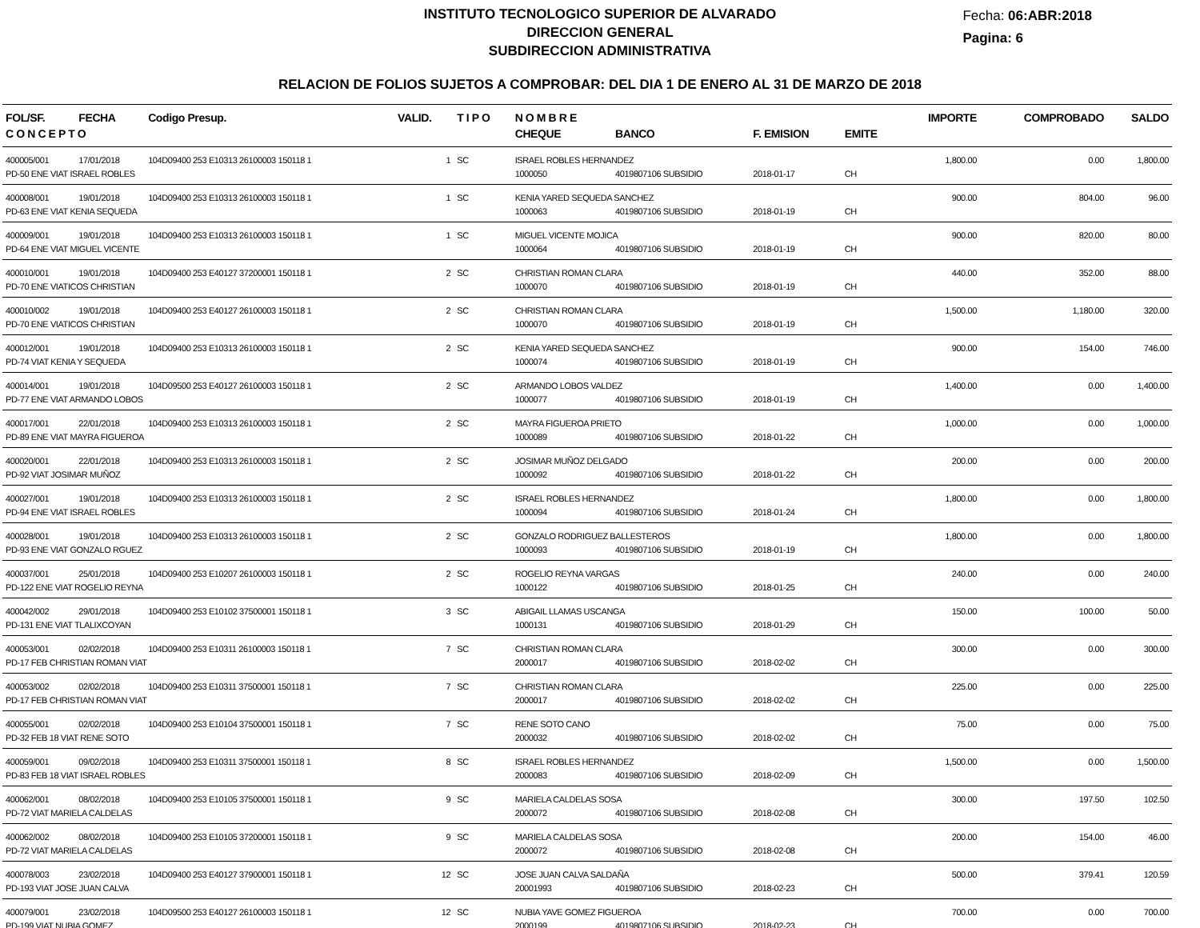INSTITUTO TECNOLOGICO SUPERIOR DE ALVARADO
DIRECCION GENERAL
SUBDIRECCION ADMINISTRATIVA
Fecha: 06:ABR:2018
Pagina: 6
RELACION DE FOLIOS SUJETOS A COMPROBAR: DEL DIA 1 DE ENERO AL 31 DE MARZO DE 2018
| FOL/SF. | FECHA | Codigo Presup. | VALID. | T I P O | N O M B R E | | | | IMPORTE | COMPROBADO | SALDO |
| --- | --- | --- | --- | --- | --- | --- | --- | --- | --- | --- | --- |
| C O N C E P T O | | | | | CHEQUE | BANCO | F. EMISION | EMITE | | | |
| 400005/001 | 17/01/2018 | 104D09400 253 E10313 26100003 150118 1 | 1 | SC | ISRAEL ROBLES HERNANDEZ | | | | 1,800.00 | 0.00 | 1,800.00 |
| PD-50 ENE VIAT ISRAEL ROBLES | | | | | 1000050 | 4019807106 SUBSIDIO | 2018-01-17 | CH | | | |
| 400008/001 | 19/01/2018 | 104D09400 253 E10313 26100003 150118 1 | 1 | SC | KENIA YARED SEQUEDA SANCHEZ | | | | 900.00 | 804.00 | 96.00 |
| PD-63 ENE VIAT KENIA SEQUEDA | | | | | 1000063 | 4019807106 SUBSIDIO | 2018-01-19 | CH | | | |
| 400009/001 | 19/01/2018 | 104D09400 253 E10313 26100003 150118 1 | 1 | SC | MIGUEL VICENTE MOJICA | | | | 900.00 | 820.00 | 80.00 |
| PD-64 ENE VIAT MIGUEL VICENTE | | | | | 1000064 | 4019807106 SUBSIDIO | 2018-01-19 | CH | | | |
| 400010/001 | 19/01/2018 | 104D09400 253 E40127 37200001 150118 1 | 2 | SC | CHRISTIAN ROMAN CLARA | | | | 440.00 | 352.00 | 88.00 |
| PD-70 ENE VIATICOS CHRISTIAN | | | | | 1000070 | 4019807106 SUBSIDIO | 2018-01-19 | CH | | | |
| 400010/002 | 19/01/2018 | 104D09400 253 E40127 26100003 150118 1 | 2 | SC | CHRISTIAN ROMAN CLARA | | | | 1,500.00 | 1,180.00 | 320.00 |
| PD-70 ENE VIATICOS CHRISTIAN | | | | | 1000070 | 4019807106 SUBSIDIO | 2018-01-19 | CH | | | |
| 400012/001 | 19/01/2018 | 104D09400 253 E10313 26100003 150118 1 | 2 | SC | KENIA YARED SEQUEDA SANCHEZ | | | | 900.00 | 154.00 | 746.00 |
| PD-74 VIAT KENIA Y SEQUEDA | | | | | 1000074 | 4019807106 SUBSIDIO | 2018-01-19 | CH | | | |
| 400014/001 | 19/01/2018 | 104D09500 253 E40127 26100003 150118 1 | 2 | SC | ARMANDO LOBOS VALDEZ | | | | 1,400.00 | 0.00 | 1,400.00 |
| PD-77 ENE VIAT ARMANDO LOBOS | | | | | 1000077 | 4019807106 SUBSIDIO | 2018-01-19 | CH | | | |
| 400017/001 | 22/01/2018 | 104D09400 253 E10313 26100003 150118 1 | 2 | SC | MAYRA FIGUEROA PRIETO | | | | 1,000.00 | 0.00 | 1,000.00 |
| PD-89 ENE VIAT MAYRA FIGUEROA | | | | | 1000089 | 4019807106 SUBSIDIO | 2018-01-22 | CH | | | |
| 400020/001 | 22/01/2018 | 104D09400 253 E10313 26100003 150118 1 | 2 | SC | JOSIMAR MUÑOZ DELGADO | | | | 200.00 | 0.00 | 200.00 |
| PD-92 VIAT JOSIMAR MUÑOZ | | | | | 1000092 | 4019807106 SUBSIDIO | 2018-01-22 | CH | | | |
| 400027/001 | 19/01/2018 | 104D09400 253 E10313 26100003 150118 1 | 2 | SC | ISRAEL ROBLES HERNANDEZ | | | | 1,800.00 | 0.00 | 1,800.00 |
| PD-94 ENE VIAT ISRAEL ROBLES | | | | | 1000094 | 4019807106 SUBSIDIO | 2018-01-24 | CH | | | |
| 400028/001 | 19/01/2018 | 104D09400 253 E10313 26100003 150118 1 | 2 | SC | GONZALO RODRIGUEZ BALLESTEROS | | | | 1,800.00 | 0.00 | 1,800.00 |
| PD-93 ENE VIAT GONZALO RGUEZ | | | | | 1000093 | 4019807106 SUBSIDIO | 2018-01-19 | CH | | | |
| 400037/001 | 25/01/2018 | 104D09400 253 E10207 26100003 150118 1 | 2 | SC | ROGELIO REYNA VARGAS | | | | 240.00 | 0.00 | 240.00 |
| PD-122 ENE VIAT ROGELIO REYNA | | | | | 1000122 | 4019807106 SUBSIDIO | 2018-01-25 | CH | | | |
| 400042/002 | 29/01/2018 | 104D09400 253 E10102 37500001 150118 1 | 3 | SC | ABIGAIL LLAMAS USCANGA | | | | 150.00 | 100.00 | 50.00 |
| PD-131 ENE VIAT TLALIXCOYAN | | | | | 1000131 | 4019807106 SUBSIDIO | 2018-01-29 | CH | | | |
| 400053/001 | 02/02/2018 | 104D09400 253 E10311 26100003 150118 1 | 7 | SC | CHRISTIAN ROMAN CLARA | | | | 300.00 | 0.00 | 300.00 |
| PD-17 FEB CHRISTIAN ROMAN VIAT | | | | | 2000017 | 4019807106 SUBSIDIO | 2018-02-02 | CH | | | |
| 400053/002 | 02/02/2018 | 104D09400 253 E10311 37500001 150118 1 | 7 | SC | CHRISTIAN ROMAN CLARA | | | | 225.00 | 0.00 | 225.00 |
| PD-17 FEB CHRISTIAN ROMAN VIAT | | | | | 2000017 | 4019807106 SUBSIDIO | 2018-02-02 | CH | | | |
| 400055/001 | 02/02/2018 | 104D09400 253 E10104 37500001 150118 1 | 7 | SC | RENE SOTO CANO | | | | 75.00 | 0.00 | 75.00 |
| PD-32 FEB 18 VIAT RENE SOTO | | | | | 2000032 | 4019807106 SUBSIDIO | 2018-02-02 | CH | | | |
| 400059/001 | 09/02/2018 | 104D09400 253 E10311 37500001 150118 1 | 8 | SC | ISRAEL ROBLES HERNANDEZ | | | | 1,500.00 | 0.00 | 1,500.00 |
| PD-83 FEB 18 VIAT ISRAEL ROBLES | | | | | 2000083 | 4019807106 SUBSIDIO | 2018-02-09 | CH | | | |
| 400062/001 | 08/02/2018 | 104D09400 253 E10105 37500001 150118 1 | 9 | SC | MARIELA CALDELAS SOSA | | | | 300.00 | 197.50 | 102.50 |
| PD-72 VIAT MARIELA CALDELAS | | | | | 2000072 | 4019807106 SUBSIDIO | 2018-02-08 | CH | | | |
| 400062/002 | 08/02/2018 | 104D09400 253 E10105 37200001 150118 1 | 9 | SC | MARIELA CALDELAS SOSA | | | | 200.00 | 154.00 | 46.00 |
| PD-72 VIAT MARIELA CALDELAS | | | | | 2000072 | 4019807106 SUBSIDIO | 2018-02-08 | CH | | | |
| 400078/003 | 23/02/2018 | 104D09400 253 E40127 37900001 150118 1 | 12 | SC | JOSE JUAN CALVA SALDAÑA | | | | 500.00 | 379.41 | 120.59 |
| PD-193 VIAT JOSE JUAN CALVA | | | | | 20001993 | 4019807106 SUBSIDIO | 2018-02-23 | CH | | | |
| 400079/001 | 23/02/2018 | 104D09500 253 E40127 26100003 150118 1 | 12 | SC | NUBIA YAVE GOMEZ FIGUEROA | | | | 700.00 | 0.00 | 700.00 |
| PD-199 VIAT NUBIA GOMEZ | | | | | 2000199 | 4019807106 SUBSIDIO | 2018-02-23 | CH | | | |